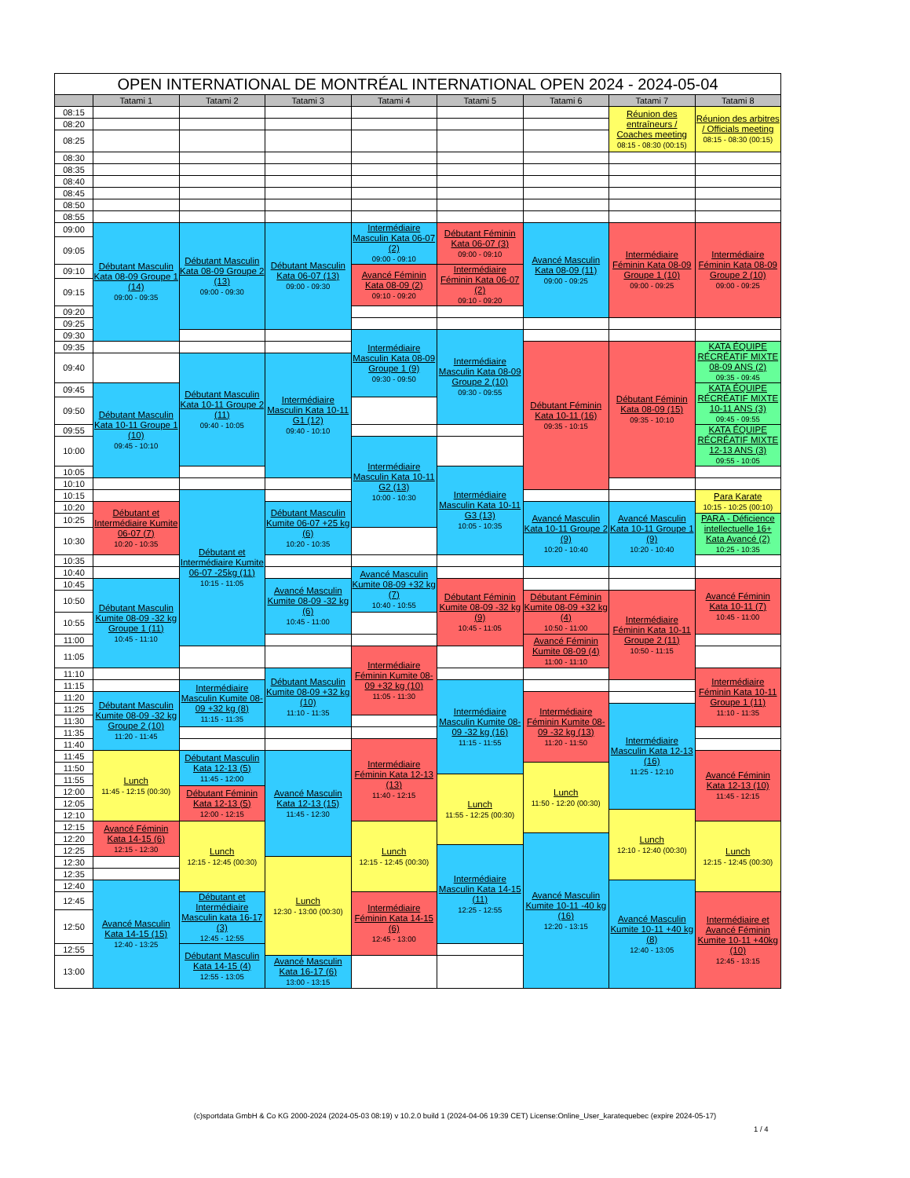| OPEN INTERNATIONAL DE MONTRÉAL INTERNATIONAL OPEN 2024 - 2024-05-04 | | | | | | | | |
| --- | --- | --- | --- | --- | --- | --- | --- | --- |
| | Tatami 1 | Tatami 2 | Tatami 3 | Tatami 4 | Tatami 5 | Tatami 6 | Tatami 7 | Tatami 8 |
| 08:15 | | | | | | | Réunion des entraîneurs / Coaches meeting 08:15 - 08:30 (00:15) | Réunion des arbitres / Officials meeting 08:15 - 08:30 (00:15) |
| 08:20 | | | | | | | | |
| 08:25 | | | | | | | | |
| 08:30 | | | | | | | | |
| 08:35 | | | | | | | | |
| 08:40 | | | | | | | | |
| 08:45 | | | | | | | | |
| 08:50 | | | | | | | | |
| 08:55 | | | | | | | | |
| 09:00 | Débutant Masculin Kata 08-09 Groupe 1 (14) 09:00 - 09:35 | Débutant Masculin Kata 08-09 Groupe 2 (13) 09:00 - 09:30 | Débutant Masculin Kata 06-07 (13) 09:00 - 09:30 | Intermédiaire Masculin Kata 06-07 (2) 09:00 - 09:10 | Débutant Féminin Kata 06-07 (3) 09:00 - 09:10 | Avancé Masculin Kata 08-09 (11) 09:00 - 09:25 | Intermédiaire Féminin Kata 08-09 Groupe 1 (10) 09:00 - 09:25 | Intermédiaire Féminin Kata 08-09 Groupe 2 (10) 09:00 - 09:25 |
| 09:05 | | | | | | | | |
| 09:10 | | | | Avancé Féminin Kata 08-09 (2) 09:10 - 09:20 | Intermédiaire Féminin Kata 06-07 (2) 09:10 - 09:20 | | | |
| 09:15 | | | | | | | | |
| 09:20 | | | | | | | | |
| 09:25 | | | | | | | | |
| 09:30 | | | | Intermédiaire Masculin Kata 08-09 Groupe 1 (9) 09:30 - 09:50 | Intermédiaire Masculin Kata 08-09 Groupe 2 (10) 09:30 - 09:55 | | | |
| 09:35 | | | | | | Débutant Féminin Kata 10-11 (16) 09:35 - 10:15 | Débutant Féminin Kata 08-09 (15) 09:35 - 10:10 | KATA ÉQUIPE RÉCRÉATIF MIXTE 08-09 ANS (2) 09:35 - 09:45 |
| 09:40 | | Débutant Masculin Kata 10-11 Groupe 2 (11) 09:40 - 10:05 | Intermédiaire Masculin Kata 10-11 G1 (12) 09:40 - 10:10 | | | | | |
| 09:45 | Débutant Masculin Kata 10-11 Groupe 1 (10) 09:45 - 10:10 | | | | | | | KATA ÉQUIPE RÉCRÉATIF MIXTE 10-11 ANS (3) 09:45 - 09:55 |
| 09:50 | | | | | | | | |
| 09:55 | | | | | | | | KATA ÉQUIPE RÉCRÉATIF MIXTE 12-13 ANS (3) 09:55 - 10:05 |
| 10:00 | | | | Intermédiaire Masculin Kata 10-11 G2 (13) 10:00 - 10:30 | | | | |
| 10:05 | | | | | Intermédiaire Masculin Kata 10-11 G3 (13) 10:05 - 10:35 | | | |
| 10:10 | | | | | | | | |
| 10:15 | | Débutant et Intermédiaire Kumite 06-07 -25kg (11) 10:15 - 11:05 | | | | | | Para Karate 10:15 - 10:25 (00:10) |
| 10:20 | Débutant et Intermédiaire Kumite 06-07 (7) 10:20 - 10:35 | | Débutant Masculin Kumite 06-07 +25 kg (6) 10:20 - 10:35 | | | Avancé Masculin Kata 10-11 Groupe 2 (9) 10:20 - 10:40 | Avancé Masculin Kata 10-11 Groupe 1 (9) 10:20 - 10:40 | |
| 10:25 | | | | | | | | PARA - Déficience intellectuelle 16+ Kata Avancé (2) 10:25 - 10:35 |
| 10:30 | | | | | | | | |
| 10:35 | | | | | | | | |
| 10:40 | | | | Avancé Masculin Kumite 08-09 +32 kg (7) 10:40 - 10:55 | | | | |
| 10:45 | Débutant Masculin Kumite 08-09 -32 kg Groupe 1 (11) 10:45 - 11:10 | | Avancé Masculin Kumite 08-09 -32 kg (6) 10:45 - 11:00 | | Débutant Féminin Kumite 08-09 -32 kg (9) 10:45 - 11:05 | | | Avancé Féminin Kata 10-11 (7) 10:45 - 11:00 |
| 10:50 | | | | | | Débutant Féminin Kumite 08-09 +32 kg (4) 10:50 - 11:00 | Intermédiaire Féminin Kata 10-11 Groupe 2 (11) 10:50 - 11:15 | |
| 10:55 | | | | | | | | |
| 11:00 | | | | | | Avancé Féminin Kumite 08-09 (4) 11:00 - 11:10 | | |
| 11:05 | | | | Intermédiaire Féminin Kumite 08-09 +32 kg (10) 11:05 - 11:30 | | | | |
| 11:10 | | | Débutant Masculin Kumite 08-09 +32 kg (10) 11:10 - 11:35 | | | | | Intermédiaire Féminin Kata 10-11 Groupe 1 (11) 11:10 - 11:35 |
| 11:15 | | Intermédiaire Masculin Kumite 08-09 +32 kg (8) 11:15 - 11:35 | | | Intermédiaire Masculin Kumite 08-09 -32 kg (16) 11:15 - 11:55 | | | |
| 11:20 | Débutant Masculin Kumite 08-09 -32 kg Groupe 2 (10) 11:20 - 11:45 | | | | | Intermédiaire Féminin Kumite 08-09 -32 kg (13) 11:20 - 11:50 | | |
| 11:25 | | | | | | | Intermédiaire Masculin Kata 12-13 (16) 11:25 - 12:10 | |
| 11:30 | | | | | | | | |
| 11:35 | | | | | | | | |
| 11:40 | | | | Intermédiaire Féminin Kata 12-13 (13) 11:40 - 12:15 | | | | |
| 11:45 | Lunch 11:45 - 12:15 (00:30) | Débutant Masculin Kata 12-13 (5) 11:45 - 12:00 | Avancé Masculin Kata 12-13 (15) 11:45 - 12:30 | | | | | Avancé Féminin Kata 12-13 (10) 11:45 - 12:15 |
| 11:50 | | | | | | Lunch 11:50 - 12:20 (00:30) | | |
| 11:55 | | | | | Lunch 11:55 - 12:25 (00:30) | | | |
| 12:00 | | Débutant Féminin Kata 12-13 (5) 12:00 - 12:15 | | | | | | |
| 12:05 | | | | | | | | |
| 12:10 | | | | | | | Lunch 12:10 - 12:40 (00:30) | |
| 12:15 | Avancé Féminin Kata 14-15 (6) 12:15 - 12:30 | Lunch 12:15 - 12:45 (00:30) | | Lunch 12:15 - 12:45 (00:30) | | | | Lunch 12:15 - 12:45 (00:30) |
| 12:20 | | | | | | Avancé Masculin Kumite 10-11 -40 kg (16) 12:20 - 13:15 | | |
| 12:25 | | | | | Intermédiaire Masculin Kata 14-15 (11) 12:25 - 12:55 | | | |
| 12:30 | | | Lunch 12:30 - 13:00 (00:30) | | | | | |
| 12:35 | | | | | | | | |
| 12:40 | Avancé Masculin Kata 14-15 (15) 12:40 - 13:25 | | | | | | Avancé Masculin Kumite 10-11 +40 kg (8) 12:40 - 13:05 | |
| 12:45 | | Débutant et Intermédiaire Masculin kata 16-17 (3) 12:45 - 12:55 | | Intermédiaire Féminin Kata 14-15 (6) 12:45 - 13:00 | | | | Intermédiaire et Avancé Féminin Kumite 10-11 +40kg (10) 12:45 - 13:15 |
| 12:50 | | | | | | | | |
| 12:55 | | Débutant Masculin Kata 14-15 (4) 12:55 - 13:05 | | | | | | |
| 13:00 | | | Avancé Masculin Kata 16-17 (6) 13:00 - 13:15 | | | | | |
(c)sportdata GmbH & Co KG 2000-2024 (2024-05-03 08:19) v 10.2.0 build 1 (2024-04-06 19:39 CET) License:Online_User_karatequebec (expire 2024-05-17)
1 / 4